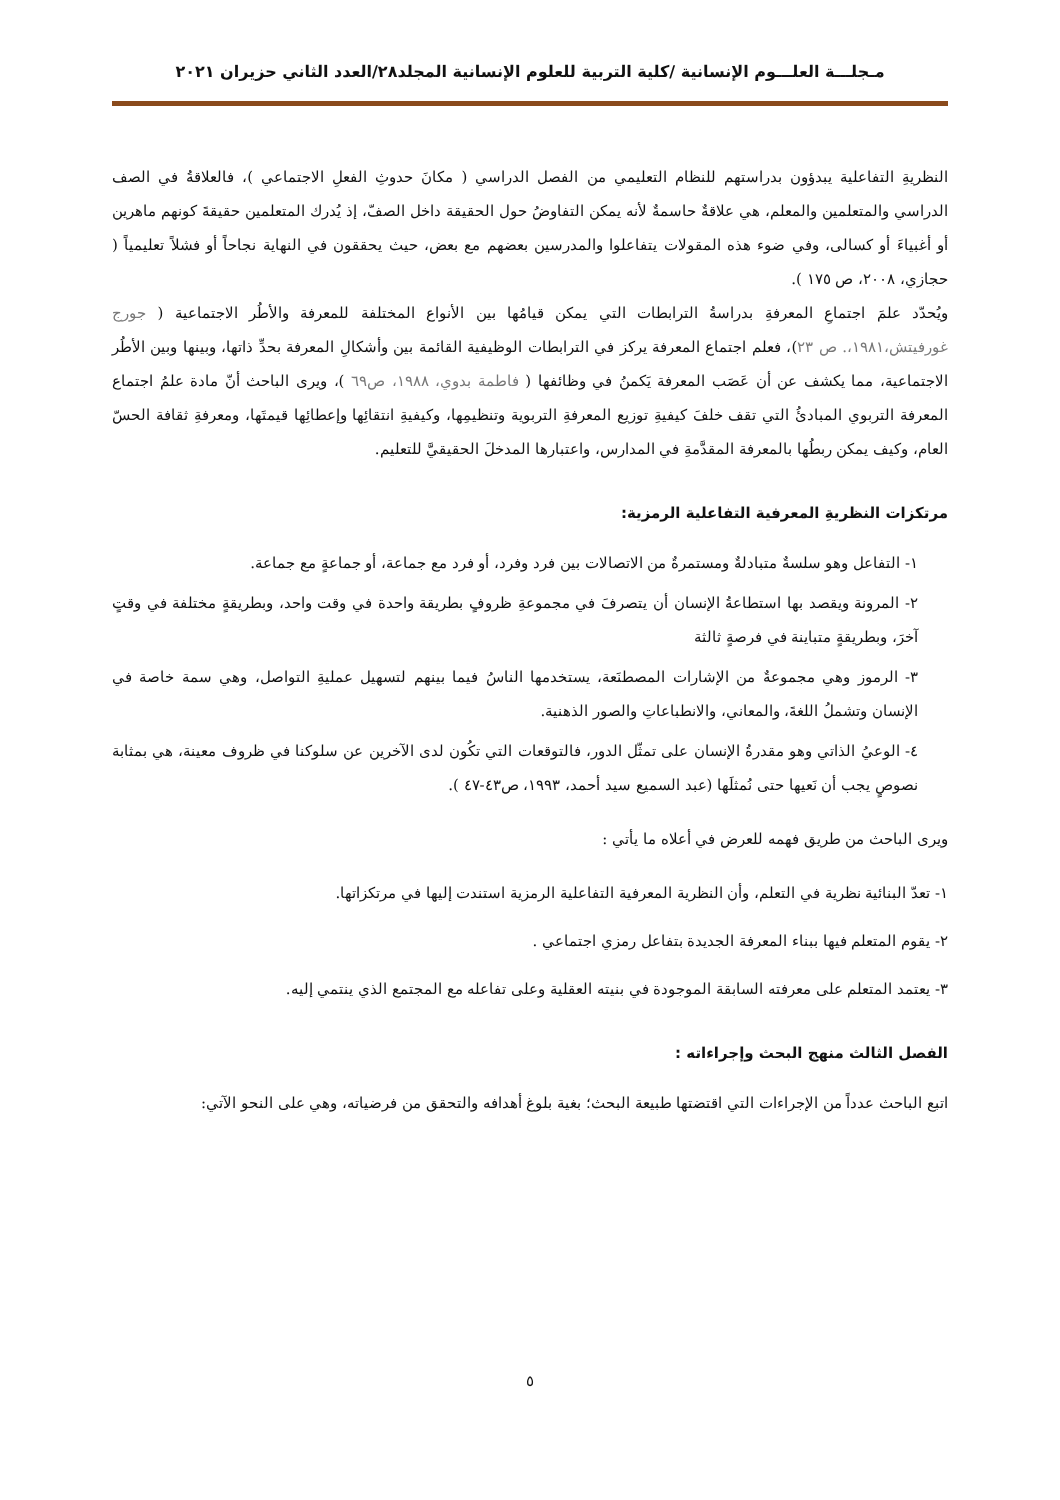مـجلـــة العلـــوم الإنسانية /كلية التربية للعلوم الإنسانية المجلد٢٨/العدد الثاني حزيران ٢٠٢١
النظريةِ التفاعلية يبدؤون بدراستهم للنظام التعليمي من الفصل الدراسي ( مكانَ حدوثِ الفعلِ الاجتماعي )، فالعلاقةُ في الصف الدراسي والمتعلمين والمعلم، هي علاقةٌ حاسمةٌ لأنه يمكن التفاوضُ حول الحقيقة داخل الصفّ، إذ يُدرك المتعلمين حقيقةَ كونهم ماهرين أو أغبياءَ أو كسالى، وفي ضوء هذه المقولات يتفاعلوا والمدرسين بعضهم مع بعض، حيث يحققون في النهاية نجاحاً أو فشلاً تعليمياً ( حجازي، ٢٠٠٨، ص ١٧٥ ).
ويُحدّد علمَ اجتماعِ المعرفةِ بدراسةُ الترابطات التي يمكن قيامُها بين الأنواع المختلفة للمعرفة والأطُر الاجتماعية ( جورج غورفيتش،١٩٨١،. ص ٢٣)، فعلم اجتماع المعرفة يركز في الترابطات الوظيفية القائمة بين وأشكالِ المعرفة بحدِّ ذاتها، وبينها وبين الأطُر الاجتماعية، مما يكشف عن أن عَصَب المعرفة يَكمنُ في وظائفها ( فاطمة بدوي، ١٩٨٨، ص٦٩ )، ويرى الباحث أنّ مادة علمُ اجتماع المعرفة التربوي المبادئُ التي تقف خلفَ كيفيةِ توزيع المعرفةِ التربوية وتنظيمِها، وكيفيةِ انتقائِها وإعطائِها قيمتَها، ومعرفةِ ثقافة الحسّ العام، وكيف يمكن ربطُها بالمعرفة المقدَّمةِ في المدارس، واعتبارها المدخلَ الحقيقيَّ للتعليم.
مرتكزات النظريةِ المعرفية التفاعلية الرمزية:
١- التفاعل وهو سلسةٌ متبادلةٌ ومستمرةٌ من الاتصالات بين فرد وفرد، أو فرد مع جماعة، أو جماعةٍ مع جماعة.
٢- المرونة ويقصد بها استطاعةُ الإنسان أن يتصرفَ في مجموعةِ ظروفٍ بطريقة واحدة في وقت واحد، وبطريقةٍ مختلفة في وقتٍ آخرَ، وبطريقةٍ متباينة في فرصةٍ ثالثة
٣- الرموز وهي مجموعةٌ من الإشارات المصطنَعة، يستخدمها الناسُ فيما بينهم لتسهيل عمليةِ التواصل، وهي سمة خاصة في الإنسان وتشملُ اللغةَ، والمعاني، والانطباعاتِ والصور الذهنية.
٤- الوعيُ الذاتي وهو مقدرةُ الإنسان على تمثّل الدور، فالتوقعات التي تكُون لدى الآخرين عن سلوكنا في ظروف معينة، هي بمثابة نصوصٍ يجب أن نَعيها حتى نُمثلَها (عبد السميع سيد أحمد، ١٩٩٣، ص٤٣-٤٧ ).
ويرى الباحث من طريق فهمه للعرض في أعلاه ما يأتي :
١- تعدّ البنائية نظرية في التعلم، وأن النظرية المعرفية التفاعلية الرمزية استندت إليها في مرتكزاتها.
٢- يقوم المتعلم فيها ببناء المعرفة الجديدة بتفاعل رمزي اجتماعي .
٣- يعتمد المتعلم على معرفته السابقة الموجودة في بنيته العقلية وعلى تفاعله مع المجتمع الذي ينتمي إليه.
الفصل الثالث منهج البحث وإجراءاته :
اتبع الباحث عدداً من الإجراءات التي اقتضتها طبيعة البحث؛ بغية بلوغ أهدافه والتحقق من فرضياته، وهي على النحو الآتي:
٥